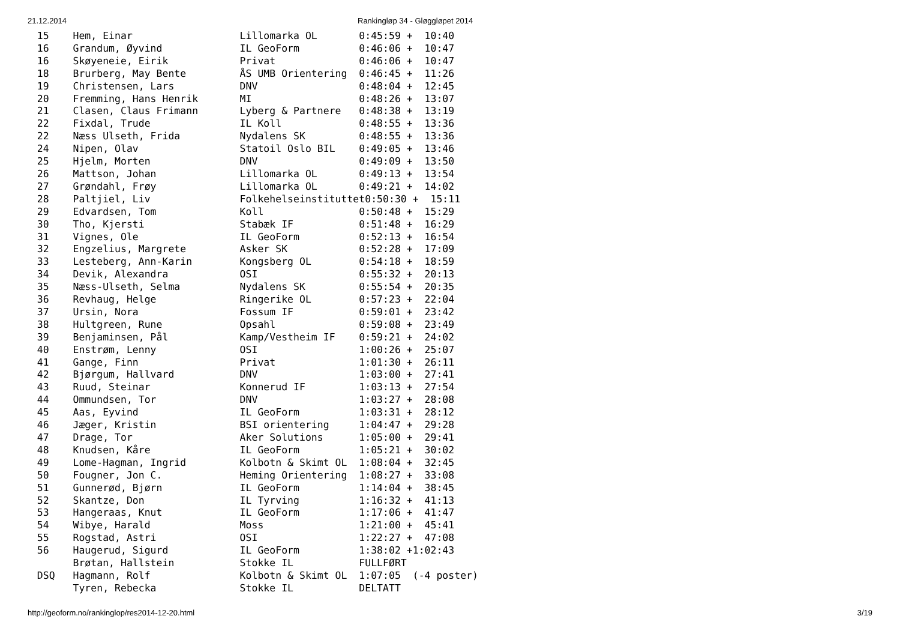21.12.2014 Rankingløp 34 - Gløggløpet 2014
  15    Hem, Einar                  Lillomarka OL       0:45:59 +  10:40
  16    Grandum, Øyvind             IL GeoForm          0:46:06 +  10:47
  16    Skøyeneie, Eirik            Privat              0:46:06 +  10:47
  18    Brurberg, May Bente         ÅS UMB Orientering  0:46:45 +  11:26
  19    Christensen, Lars           DNV                 0:48:04 +  12:45
  20    Fremming, Hans Henrik       MI                  0:48:26 +  13:07
  21    Clasen, Claus Frimann       Lyberg & Partnere   0:48:38 +  13:19
  22    Fixdal, Trude               IL Koll             0:48:55 +  13:36
  22    Næss Ulseth, Frida          Nydalens SK         0:48:55 +  13:36
  24    Nipen, Olav                 Statoil Oslo BIL    0:49:05 +  13:46
  25    Hjelm, Morten               DNV                 0:49:09 +  13:50
  26    Mattson, Johan              Lillomarka OL       0:49:13 +  13:54
  27    Grøndahl, Frøy              Lillomarka OL       0:49:21 +  14:02
  28    Paltjiel, Liv               Folkehelseinstituttet0:50:30 +  15:11
  29    Edvardsen, Tom              Koll                0:50:48 +  15:29
  30    Tho, Kjersti                Stabæk IF           0:51:48 +  16:29
  31    Vignes, Ole                 IL GeoForm          0:52:13 +  16:54
  32    Engzelius, Margrete         Asker SK            0:52:28 +  17:09
  33    Lesteberg, Ann-Karin        Kongsberg OL        0:54:18 +  18:59
  34    Devik, Alexandra            OSI                 0:55:32 +  20:13
  35    Næss-Ulseth, Selma          Nydalens SK         0:55:54 +  20:35
  36    Revhaug, Helge              Ringerike OL        0:57:23 +  22:04
  37    Ursin, Nora                 Fossum IF           0:59:01 +  23:42
  38    Hultgreen, Rune             Opsahl              0:59:08 +  23:49
  39    Benjaminsen, Pål            Kamp/Vestheim IF    0:59:21 +  24:02
  40    Enstrøm, Lenny              OSI                 1:00:26 +  25:07
  41    Gange, Finn                 Privat              1:01:30 +  26:11
  42    Bjørgum, Hallvard           DNV                 1:03:00 +  27:41
  43    Ruud, Steinar               Konnerud IF         1:03:13 +  27:54
  44    Ommundsen, Tor              DNV                 1:03:27 +  28:08
  45    Aas, Eyvind                 IL GeoForm          1:03:31 +  28:12
  46    Jæger, Kristin              BSI orientering     1:04:47 +  29:28
  47    Drage, Tor                  Aker Solutions      1:05:00 +  29:41
  48    Knudsen, Kåre               IL GeoForm          1:05:21 +  30:02
  49    Lome-Hagman, Ingrid         Kolbotn & Skimt OL  1:08:04 +  32:45
  50    Fougner, Jon C.             Heming Orientering  1:08:27 +  33:08
  51    Gunnerød, Bjørn             IL GeoForm          1:14:04 +  38:45
  52    Skantze, Don                IL Tyrving          1:16:32 +  41:13
  53    Hangeraas, Knut             IL GeoForm          1:17:06 +  41:47
  54    Wibye, Harald               Moss                1:21:00 +  45:41
  55    Rogstad, Astri              OSI                 1:22:27 +  47:08
  56    Haugerud, Sigurd            IL GeoForm          1:38:02 +1:02:43
        Brøtan, Hallstein           Stokke IL           FULLFØRT
  DSQ   Hagmann, Rolf               Kolbotn & Skimt OL  1:07:05  (-4 poster)
        Tyren, Rebecka              Stokke IL           DELTATT
http://geoform.no/rankinglop/res2014-12-20.html 3/19